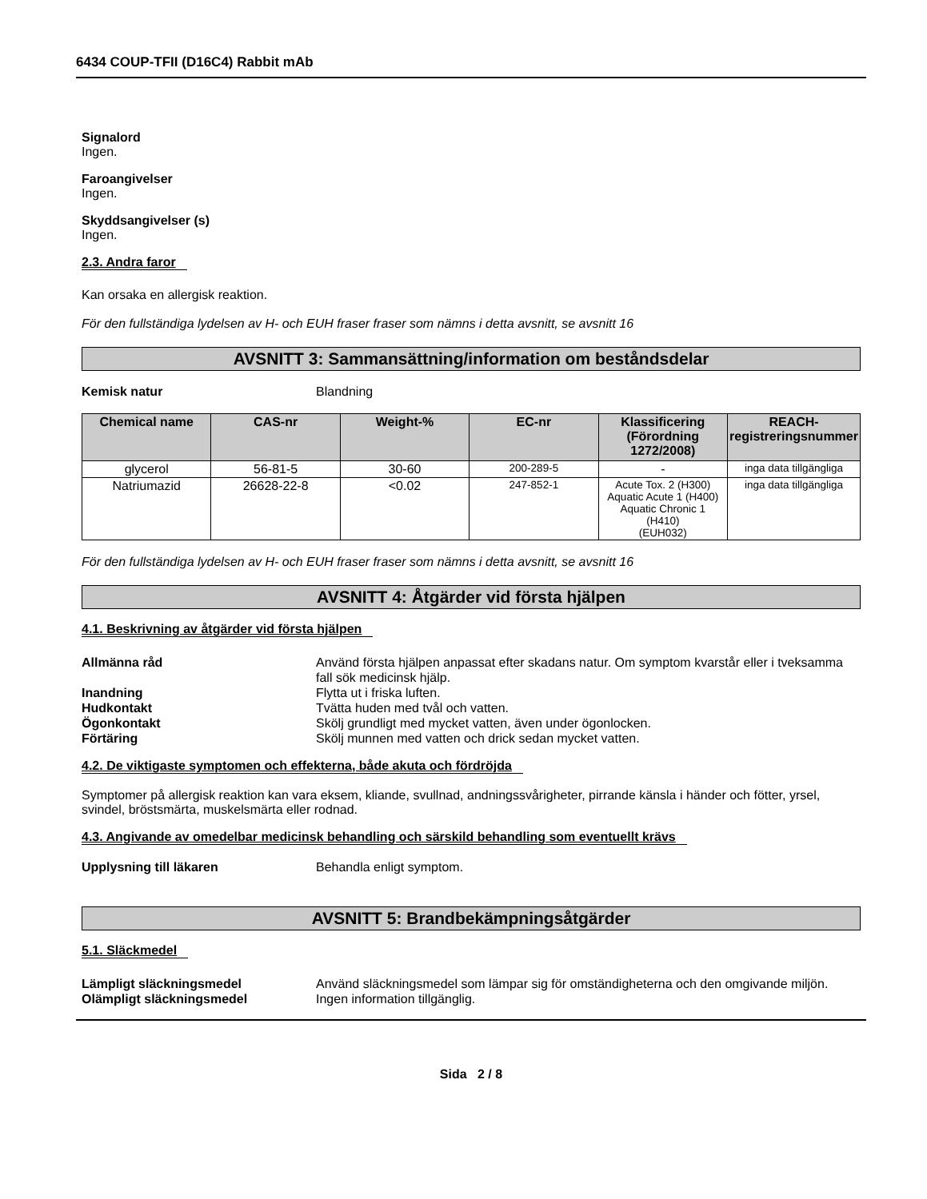6434 COUP-TFII (D16C4) Rabbit mAb
Signalord
Ingen.
Faroangivelser
Ingen.
Skyddsangivelser (s)
Ingen.
2.3. Andra faror
Kan orsaka en allergisk reaktion.
För den fullständiga lydelsen av H- och EUH fraser fraser som nämns i detta avsnitt, se avsnitt 16
AVSNITT 3: Sammansättning/information om beståndsdelar
Kemisk natur Blandning
| Chemical name | CAS-nr | Weight-% | EC-nr | Klassificering (Förordning 1272/2008) | REACH-registreringsnummer |
| --- | --- | --- | --- | --- | --- |
| glycerol | 56-81-5 | 30-60 | 200-289-5 | - | inga data tillgängliga |
| Natriumazid | 26628-22-8 | <0.02 | 247-852-1 | Acute Tox. 2 (H300) Aquatic Acute 1 (H400) Aquatic Chronic 1 (H410) (EUH032) | inga data tillgängliga |
För den fullständiga lydelsen av H- och EUH fraser fraser som nämns i detta avsnitt, se avsnitt 16
AVSNITT 4: Åtgärder vid första hjälpen
4.1. Beskrivning av åtgärder vid första hjälpen
Allmänna råd Använd första hjälpen anpassat efter skadans natur. Om symptom kvarstår eller i tveksamma fall sök medicinsk hjälp.
Inandning Flytta ut i friska luften.
Hudkontakt Tvätta huden med tvål och vatten.
Ögonkontakt Skölj grundligt med mycket vatten, även under ögonlocken.
Förtäring Skölj munnen med vatten och drick sedan mycket vatten.
4.2. De viktigaste symptomen och effekterna, både akuta och fördröjda
Symptomer på allergisk reaktion kan vara eksem, kliande, svullnad, andningssvårigheter, pirrande känsla i händer och fötter, yrsel, svindel, bröstsmärta, muskelsmärta eller rodnad.
4.3. Angivande av omedelbar medicinsk behandling och särskild behandling som eventuellt krävs
Upplysning till läkaren Behandla enligt symptom.
AVSNITT 5: Brandbekämpningsåtgärder
5.1. Släckmedel
Lämpligt släckningsmedel Använd släckningsmedel som lämpar sig för omständigheterna och den omgivande miljön.
Olämpligt släckningsmedel Ingen information tillgänglig.
Sida 2 / 8